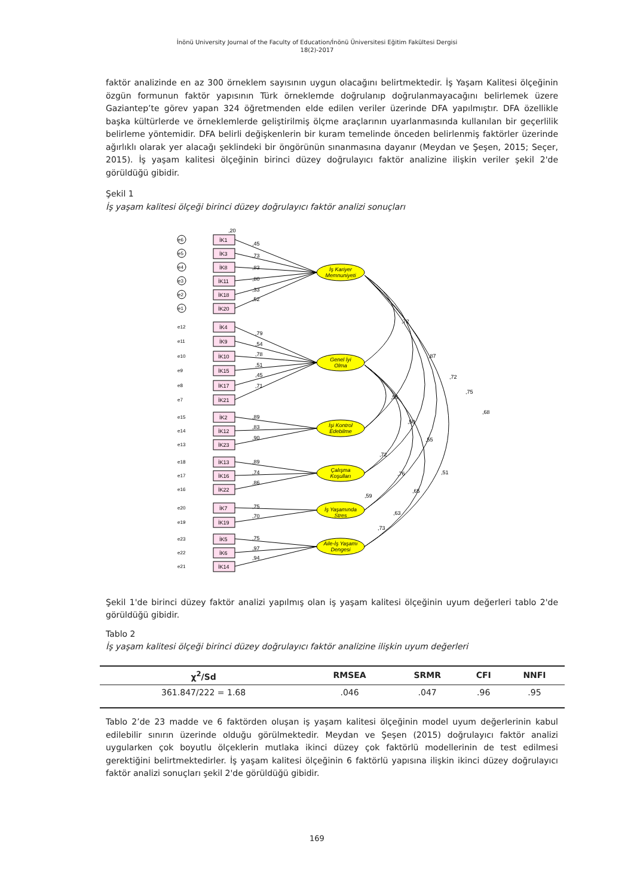İnönü University Journal of the Faculty of Education/İnönü Üniversitesi Eğitim Fakültesi Dergisi
18(2)-2017
faktör analizinde en az 300 örneklem sayısının uygun olacağını belirtmektedir. İş Yaşam Kalitesi ölçeğinin özgün formunun faktör yapısının Türk örneklemde doğrulanıp doğrulanmayacağını belirlemek üzere Gaziantep’te görev yapan 324 öğretmenden elde edilen veriler üzerinde DFA yapılmıştır. DFA özellikle başka kültürlerde ve örneklemlerde geliştirilmiş ölçme araçlarının uyarlanmasında kullanılan bir geçerlilik belirleme yöntemidir. DFA belirli değişkenlerin bir kuram temelinde önceden belirlenmiş faktörler üzerinde ağırlıklı olarak yer alacağı şeklindeki bir öngörünün sınanmasına dayanır (Meydan ve Şeşen, 2015; Seçer, 2015). İş yaşam kalitesi ölçeğinin birinci düzey doğrulayıcı faktör analizine ilişkin veriler şekil 2'de görüldüğü gibidir.
Şekil 1
İş yaşam kalitesi ölçeği birinci düzey doğrulayıcı faktör analizi sonuçları
İK1
İK3
İK8
İK11
İK18
İK20
İK4
İK9
İK10
İK15
İK17
İK21
İK2
İK12
İK23
İK13
İK16
İK22
İK7
İK19
İK5
İK6
İK14
İş Kariyer
Memnuniyeti
Genel İyi
Olma
İşi Kontrol
Edebilme
Çalışma
Koşulları
İş Yaşamında
Stres
Aile-İş Yaşamı
Dengesi
,45
,73
,83
,80
,33
,52
,79
,54
,78
,51
,45
,71
,89
,83
,90
,89
,74
,86
,75
,70
,75
,97
,94
,72
,87
,72
,75
,68
,55
,50
,55
,51
,72
,76
,65
,59
,63
,73
,20
e6
e5
e4
e3
e2
e1
e12
e11
e10
e9
e8
e7
e15
e14
e13
e18
e17
e16
e20
e19
e23
e22
e21
Şekil 1'de birinci düzey faktör analizi yapılmış olan iş yaşam kalitesi ölçeğinin uyum değerleri tablo 2'de görüldüğü gibidir.
Tablo 2
İş yaşam kalitesi ölçeği birinci düzey doğrulayıcı faktör analizine ilişkin uyum değerleri
| χ<sup>2</sup>/Sd | RMSEA | SRMR | CFI | NNFI |
| --- | --- | --- | --- | --- |
| 361.847/222 = 1.68 | .046 | .047 | .96 | .95 |
Tablo 2’de 23 madde ve 6 faktörden oluşan iş yaşam kalitesi ölçeğinin model uyum değerlerinin kabul edilebilir sınırın üzerinde olduğu görülmektedir. Meydan ve Şeşen (2015) doğrulayıcı faktör analizi uygularken çok boyutlu ölçeklerin mutlaka ikinci düzey çok faktörlü modellerinin de test edilmesi gerektiğini belirtmektedirler. İş yaşam kalitesi ölçeğinin 6 faktörlü yapısına ilişkin ikinci düzey doğrulayıcı faktör analizi sonuçları şekil 2'de görüldüğü gibidir.
169